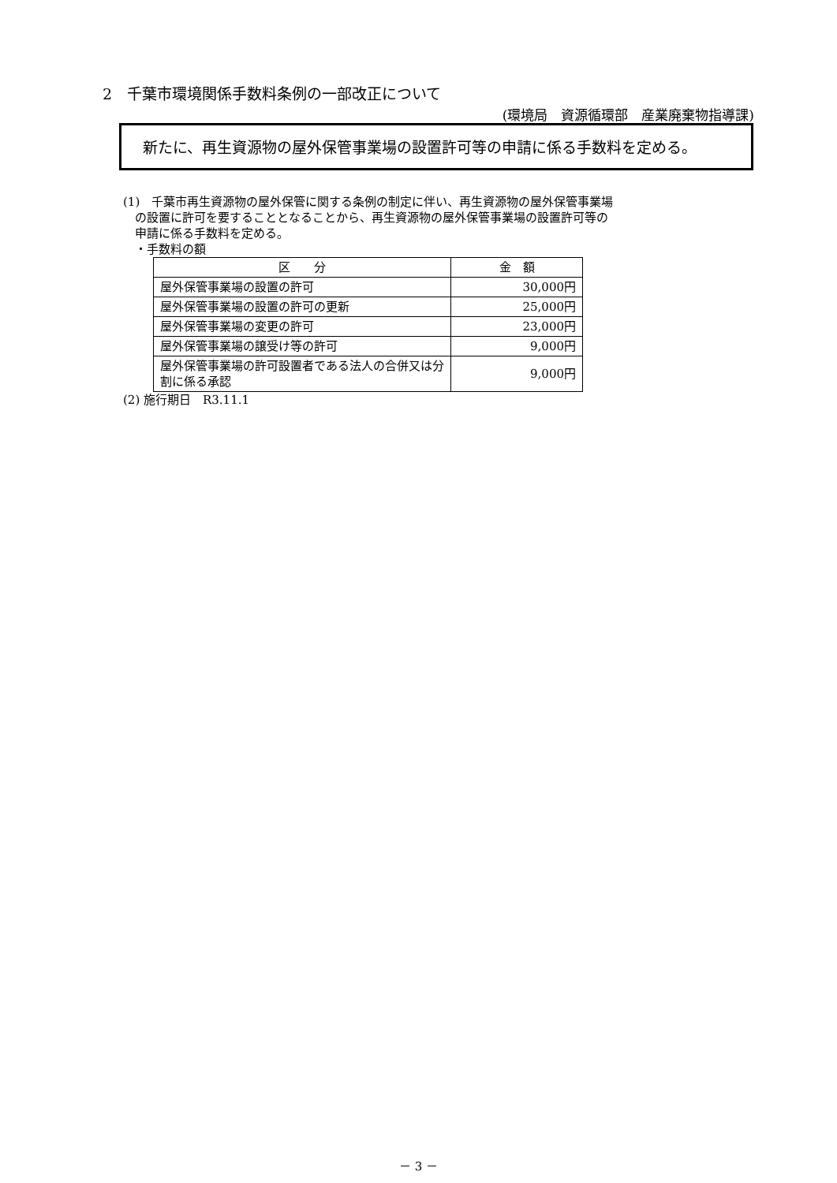2　千葉市環境関係手数料条例の一部改正について
(環境局　資源循環部　産業廃棄物指導課)
　新たに、再生資源物の屋外保管事業場の設置許可等の申請に係る手数料を定める。
(1)　千葉市再生資源物の屋外保管に関する条例の制定に伴い、再生資源物の屋外保管事業場
　の設置に許可を要することとなることから、再生資源物の屋外保管事業場の設置許可等の
　申請に係る手数料を定める。
　・手数料の額
| 区 分 | 金 額 |
| --- | --- |
| 屋外保管事業場の設置の許可 | 30,000円 |
| 屋外保管事業場の設置の許可の更新 | 25,000円 |
| 屋外保管事業場の変更の許可 | 23,000円 |
| 屋外保管事業場の譲受け等の許可 | 9,000円 |
| 屋外保管事業場の許可設置者である法人の合併又は分割に係る承認 | 9,000円 |
(2) 施行期日　R3.11.1
－ 3 －